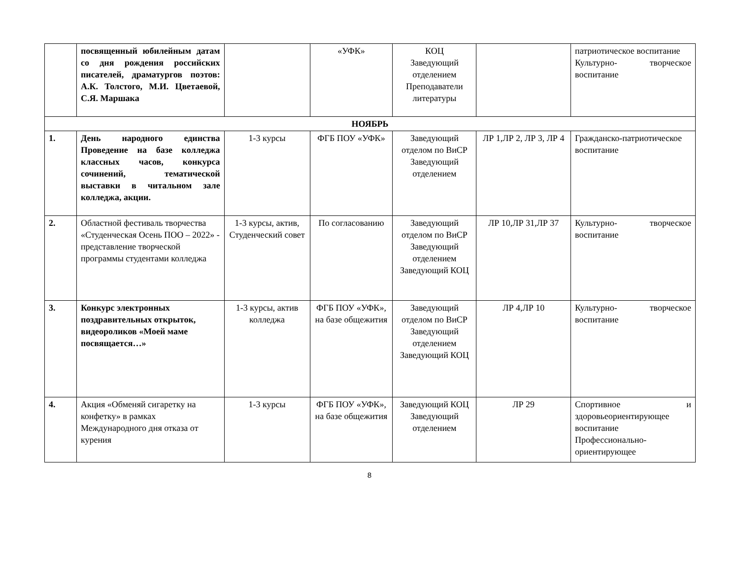| | посвященный юбилейным датам со дня рождения российских писателей, драматургов поэтов: А.К. Толстого, М.И. Цветаевой, С.Я. Маршака | | «УФК» | КОЦ Заведующий отделением Преподаватели литературы | | патриотическое воспитание Культурно- творческое воспитание |
| НОЯБРЬ | | | | | | |
| 1. | День народного единства Проведение на базе колледжа классных часов, конкурса сочинений, тематической выставки в читальном зале колледжа, акции. | 1-3 курсы | ФГБ ПОУ «УФК» | Заведующий отделом по ВиСР Заведующий отделением | ЛР 1,ЛР 2, ЛР 3, ЛР 4 | Гражданско-патриотическое воспитание |
| 2. | Областной фестиваль творчества «Студенческая Осень ПОО – 2022» - представление творческой программы студентами колледжа | 1-3 курсы, актив, Студенческий совет | По согласованию | Заведующий отделом по ВиСР Заведующий отделением Заведующий КОЦ | ЛР 10,ЛР 31,ЛР 37 | Культурно- творческое воспитание |
| 3. | Конкурс электронных поздравительных открыток, видеороликов «Моей маме посвящается…» | 1-3 курсы, актив колледжа | ФГБ ПОУ «УФК», на базе общежития | Заведующий отделом по ВиСР Заведующий отделением Заведующий КОЦ | ЛР 4,ЛР 10 | Культурно- творческое воспитание |
| 4. | Акция «Обменяй сигаретку на конфетку» в рамках Международного дня отказа от курения | 1-3 курсы | ФГБ ПОУ «УФК», на базе общежития | Заведующий КОЦ Заведующий отделением | ЛР 29 | Спортивное и здоровьеориентирующее воспитание Профессионально-ориентирующее |
8